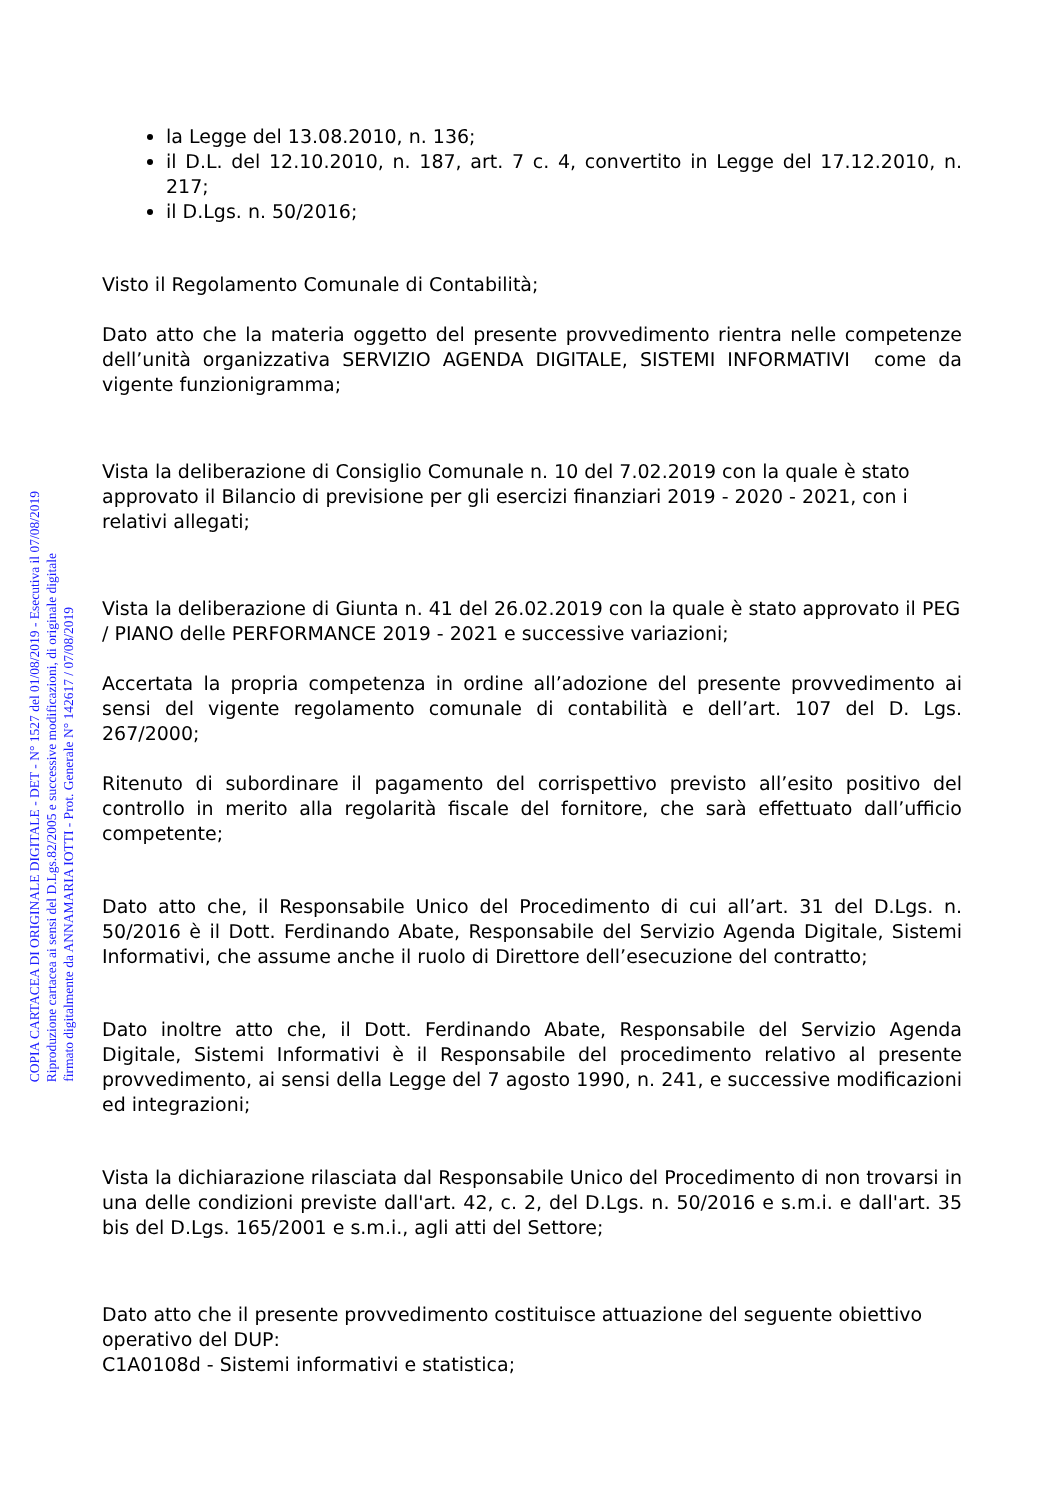COPIA CARTACEA DI ORIGINALE DIGITALE - DET - N° 1527 del 01/08/2019 - Esecutiva il 07/08/2019
Riproduzione cartacea ai sensi del D.Lgs.82/2005 e successive modificazioni, di originale digitale
firmato digitalmente da ANNAMARIA IOTTI - Prot. Generale N° 142617 / 07/08/2019
la Legge del 13.08.2010, n. 136;
il D.L. del 12.10.2010, n. 187, art. 7 c. 4, convertito in Legge del 17.12.2010, n. 217;
il D.Lgs. n. 50/2016;
Visto il Regolamento Comunale di Contabilità;
Dato atto che la materia oggetto del presente provvedimento rientra nelle competenze dell’unità organizzativa SERVIZIO AGENDA DIGITALE, SISTEMI INFORMATIVI come da vigente funzionigramma;
Vista la deliberazione di Consiglio Comunale n. 10 del 7.02.2019 con la quale è stato approvato il Bilancio di previsione per gli esercizi finanziari 2019 - 2020 - 2021, con i relativi allegati;
Vista la deliberazione di Giunta n. 41 del 26.02.2019 con la quale è stato approvato il PEG / PIANO delle PERFORMANCE 2019 - 2021 e successive variazioni;
Accertata la propria competenza in ordine all’adozione del presente provvedimento ai sensi del vigente regolamento comunale di contabilità e dell’art. 107 del D. Lgs. 267/2000;
Ritenuto di subordinare il pagamento del corrispettivo previsto all’esito positivo del controllo in merito alla regolarità fiscale del fornitore, che sarà effettuato dall’ufficio competente;
Dato atto che, il Responsabile Unico del Procedimento di cui all’art. 31 del D.Lgs. n. 50/2016 è il Dott. Ferdinando Abate, Responsabile del Servizio Agenda Digitale, Sistemi Informativi, che assume anche il ruolo di Direttore dell’esecuzione del contratto;
Dato inoltre atto che, il Dott. Ferdinando Abate, Responsabile del Servizio Agenda Digitale, Sistemi Informativi è il Responsabile del procedimento relativo al presente provvedimento, ai sensi della Legge del 7 agosto 1990, n. 241, e successive modificazioni ed integrazioni;
Vista la dichiarazione rilasciata dal Responsabile Unico del Procedimento di non trovarsi in una delle condizioni previste dall'art. 42, c. 2, del D.Lgs. n. 50/2016 e s.m.i. e dall'art. 35 bis del D.Lgs. 165/2001 e s.m.i., agli atti del Settore;
Dato atto che il presente provvedimento costituisce attuazione del seguente obiettivo operativo del DUP:
C1A0108d - Sistemi informativi e statistica;